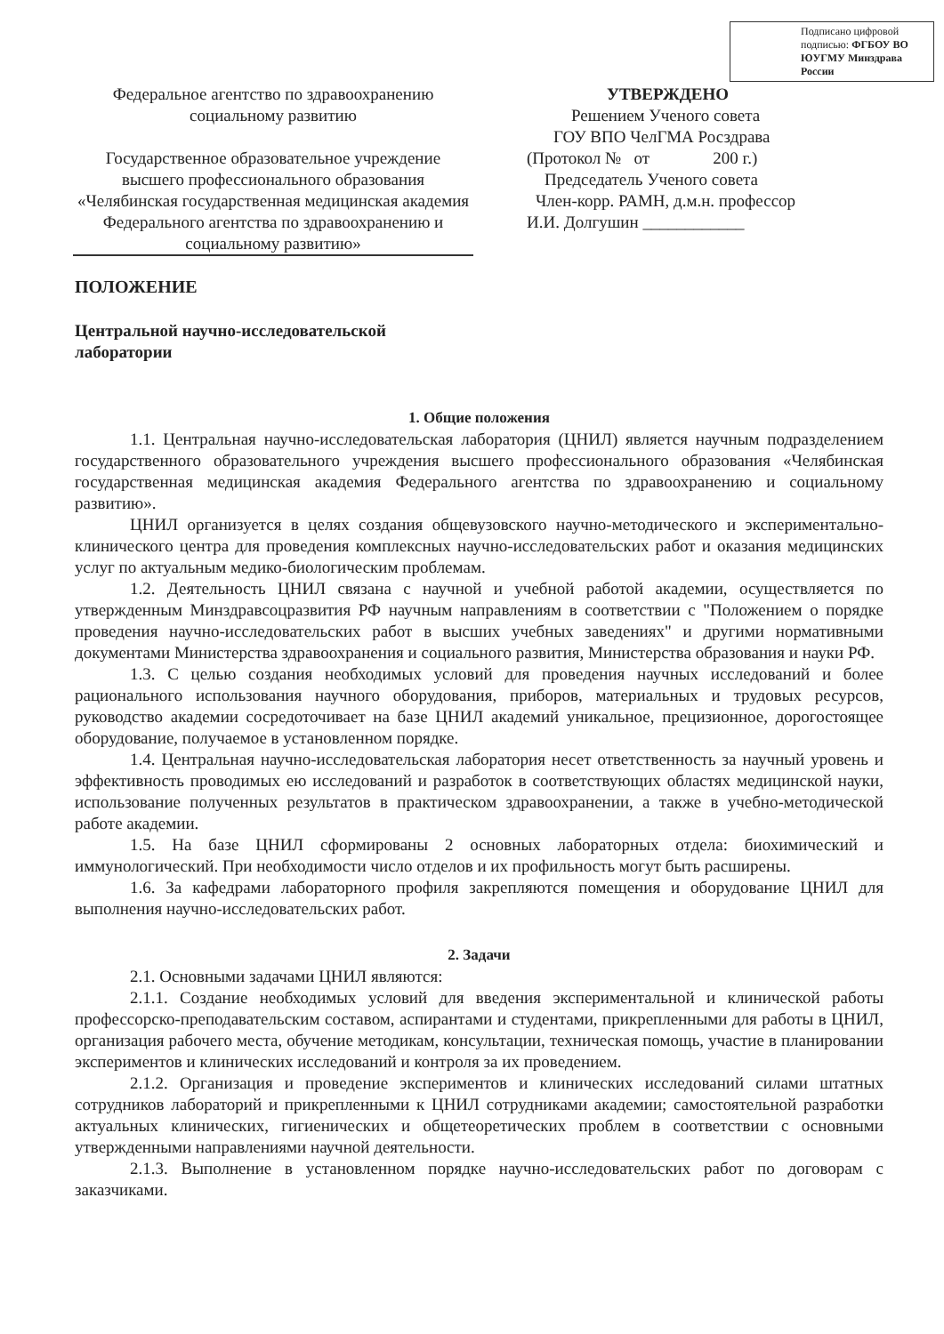Подписано цифровой подписью: ФГБОУ ВО ЮУГМУ Минздрава России
Федеральное агентство по здравоохранению
социальному развитию
Государственное образовательное учреждение высшего профессионального образования «Челябинская государственная медицинская академия Федерального агентства по здравоохранению и социальному развитию»
УТВЕРЖДЕНО
Решением Ученого совета
ГОУ ВПО ЧелГМА Росздрава
(Протокол № от 200 г.)
Председатель Ученого совета
Член-корр. РАМН, д.м.н. профессор
И.И. Долгушин ____________
ПОЛОЖЕНИЕ
Центральной научно-исследовательской
лаборатории
1. Общие положения
1.1. Центральная научно-исследовательская лаборатория (ЦНИЛ) является научным подразделением государственного образовательного учреждения высшего профессионального образования «Челябинская государственная медицинская академия Федерального агентства по здравоохранению и социальному развитию».
ЦНИЛ организуется в целях создания общевузовского научно-методического и экспериментально-клинического центра для проведения комплексных научно-исследовательских работ и оказания медицинских услуг по актуальным медико-биологическим проблемам.
1.2. Деятельность ЦНИЛ связана с научной и учебной работой академии, осуществляется по утвержденным Минздравсоцразвития РФ научным направлениям в соответствии с "Положением о порядке проведения научно-исследовательских работ в высших учебных заведениях" и другими нормативными документами Министерства здравоохранения и социального развития, Министерства образования и науки РФ.
1.3. С целью создания необходимых условий для проведения научных исследований и более рационального использования научного оборудования, приборов, материальных и трудовых ресурсов, руководство академии сосредоточивает на базе ЦНИЛ академий уникальное, прецизионное, дорогостоящее оборудование, получаемое в установленном порядке.
1.4. Центральная научно-исследовательская лаборатория несет ответственность за научный уровень и эффективность проводимых ею исследований и разработок в соответствующих областях медицинской науки, использование полученных результатов в практическом здравоохранении, а также в учебно-методической работе академии.
1.5. На базе ЦНИЛ сформированы 2 основных лабораторных отдела: биохимический и иммунологический. При необходимости число отделов и их профильность могут быть расширены.
1.6. За кафедрами лабораторного профиля закрепляются помещения и оборудование ЦНИЛ для выполнения научно-исследовательских работ.
2. Задачи
2.1. Основными задачами ЦНИЛ являются:
2.1.1. Создание необходимых условий для введения экспериментальной и клинической работы профессорско-преподавательским составом, аспирантами и студентами, прикрепленными для работы в ЦНИЛ, организация рабочего места, обучение методикам, консультации, техническая помощь, участие в планировании экспериментов и клинических исследований и контроля за их проведением.
2.1.2. Организация и проведение экспериментов и клинических исследований силами штатных сотрудников лабораторий и прикрепленными к ЦНИЛ сотрудниками академии; самостоятельной разработки актуальных клинических, гигиенических и общетеоретических проблем в соответствии с основными утвержденными направлениями научной деятельности.
2.1.3. Выполнение в установленном порядке научно-исследовательских работ по договорам с заказчиками.